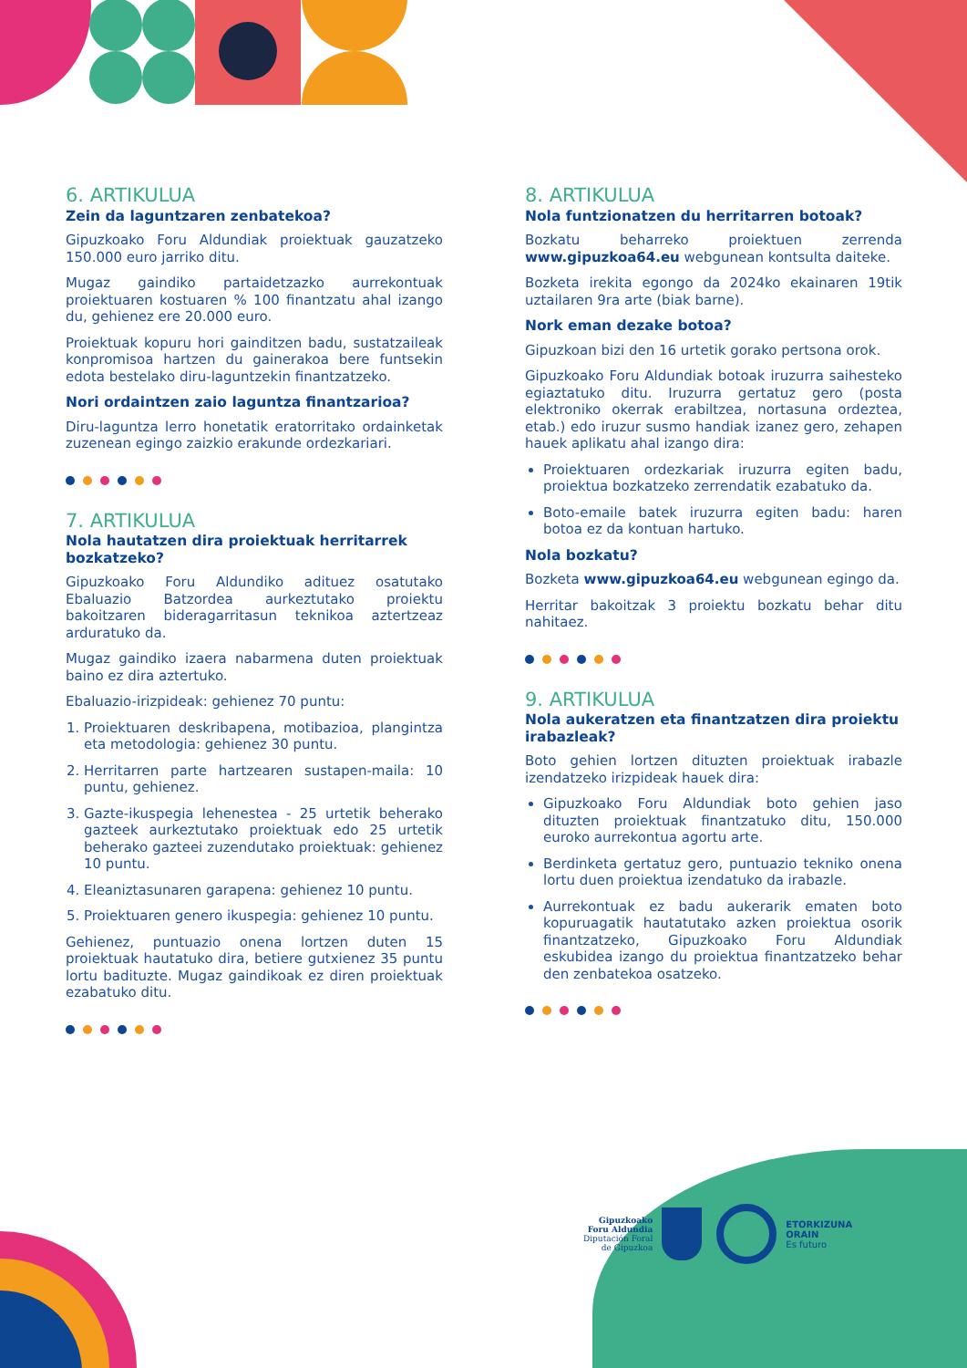6. ARTIKULUA
Zein da laguntzaren zenbatekoa?
Gipuzkoako Foru Aldundiak proiektuak gauzatzeko 150.000 euro jarriko ditu.
Mugaz gaindiko partaidetzazko aurrekontuak proiektuaren kostuaren % 100 finantzatu ahal izango du, gehienez ere 20.000 euro.
Proiektuak kopuru hori gainditzen badu, sustatzaileak konpromisoa hartzen du gainerakoa bere funtsekin edota bestelako diru-laguntzekin finantzatzeko.
Nori ordaintzen zaio laguntza finantzarioa?
Diru-laguntza lerro honetatik eratorritako ordainketak zuzenean egingo zaizkio erakunde ordezkariari.
7. ARTIKULUA
Nola hautatzen dira proiektuak herritarrek bozkatzeko?
Gipuzkoako Foru Aldundiko adituez osatutako Ebaluazio Batzordea aurkeztutako proiektu bakoitzaren bideragarritasun teknikoa aztertzeaz arduratuko da.
Mugaz gaindiko izaera nabarmena duten proiektuak baino ez dira aztertuko.
Ebaluazio-irizpideak: gehienez 70 puntu:
1. Proiektuaren deskribapena, motibazioa, plangintza eta metodologia: gehienez 30 puntu.
2. Herritarren parte hartzearen sustapen-maila: 10 puntu, gehienez.
3. Gazte-ikuspegia lehenestea - 25 urtetik beherako gazteek aurkeztutako proiektuak edo 25 urtetik beherako gazteei zuzendutako proiektuak: gehienez 10 puntu.
4. Eleaniztasunaren garapena: gehienez 10 puntu.
5. Proiektuaren genero ikuspegia: gehienez 10 puntu.
Gehienez, puntuazio onena lortzen duten 15 proiektuak hautatuko dira, betiere gutxienez 35 puntu lortu badituzte. Mugaz gaindikoak ez diren proiektuak ezabatuko ditu.
8. ARTIKULUA
Nola funtzionatzen du herritarren botoak?
Bozkatu beharreko proiektuen zerrenda www.gipuzkoa64.eu webgunean kontsulta daiteke.
Bozketa irekita egongo da 2024ko ekainaren 19tik uztailaren 9ra arte (biak barne).
Nork eman dezake botoa?
Gipuzkoan bizi den 16 urtetik gorako pertsona orok.
Gipuzkoako Foru Aldundiak botoak iruzurra saihesteko egiaztatuko ditu. Iruzurra gertatuz gero (posta elektroniko okerrak erabiltzea, nortasuna ordeztea, etab.) edo iruzur susmo handiak izanez gero, zehapen hauek aplikatu ahal izango dira:
Proiektuaren ordezkariak iruzurra egiten badu, proiektua bozkatzeko zerrendatik ezabatuko da.
Boto-emaile batek iruzurra egiten badu: haren botoa ez da kontuan hartuko.
Nola bozkatu?
Bozketa www.gipuzkoa64.eu webgunean egingo da.
Herritar bakoitzak 3 proiektu bozkatu behar ditu nahitaez.
9. ARTIKULUA
Nola aukeratzen eta finantzatzen dira proiektu irabazleak?
Boto gehien lortzen dituzten proiektuak irabazle izendatzeko irizpideak hauek dira:
Gipuzkoako Foru Aldundiak boto gehien jaso dituzten proiektuak finantzatuko ditu, 150.000 euroko aurrekontua agortu arte.
Berdinketa gertatuz gero, puntuazio tekniko onena lortu duen proiektua izendatuko da irabazle.
Aurrekontuak ez badu aukerarik ematen boto kopuruagatik hautatutako azken proiektua osorik finantzatzeko, Gipuzkoako Foru Aldundiak eskubidea izango du proiektua finantzatzeko behar den zenbatekoa osatzeko.
Gipuzkoako
Foru Aldundia
Diputación Foral
de Gipuzkoa
ETORKIZUNA
ORAIN
Es futuro